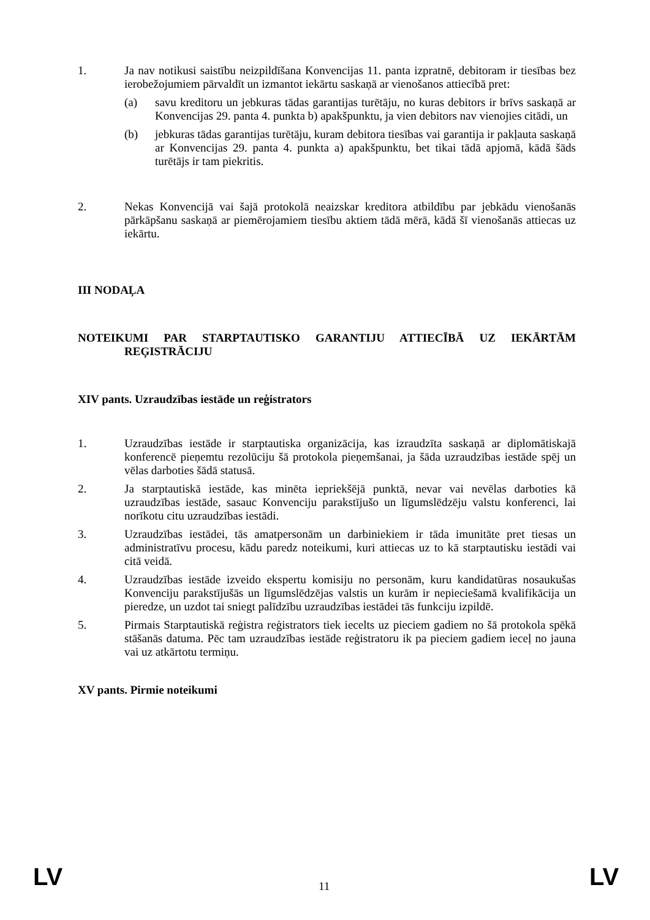1. Ja nav notikusi saistību neizpildīšana Konvencijas 11. panta izpratnē, debitoram ir tiesības bez ierobežojumiem pārvaldīt un izmantot iekārtu saskaņā ar vienošanos attiecībā pret:
(a) savu kreditoru un jebkuras tādas garantijas turētāju, no kuras debitors ir brīvs saskaņā ar Konvencijas 29. panta 4. punkta b) apakšpunktu, ja vien debitors nav vienojies citādi, un
(b) jebkuras tādas garantijas turētāju, kuram debitora tiesības vai garantija ir pakļauta saskaņā ar Konvencijas 29. panta 4. punkta a) apakšpunktu, bet tikai tādā apjomā, kādā šāds turētājs ir tam piekritis.
2. Nekas Konvencijā vai šajā protokolā neaizskar kreditora atbildību par jebkādu vienošanās pārkāpšanu saskaņā ar piemērojamiem tiesību aktiem tādā mērā, kādā šī vienošanās attiecas uz iekārtu.
III NODAĻA
NOTEIKUMI PAR STARPTAUTISKO GARANTIJU ATTIECĪBĀ UZ IEKĀRTĀM REĢISTRĀCIJU
XIV pants. Uzraudzības iestāde un reģistrators
1. Uzraudzības iestāde ir starptautiska organizācija, kas izraudzīta saskaņā ar diplomātiskajā konferencē pieņemtu rezolūciju šā protokola pieņemšanai, ja šāda uzraudzības iestāde spēj un vēlas darboties šādā statusā.
2. Ja starptautiskā iestāde, kas minēta iepriekšējā punktā, nevar vai nevēlas darboties kā uzraudzības iestāde, sasauc Konvenciju parakstījušo un līgumslēdzēju valstu konferenci, lai norīkotu citu uzraudzības iestādi.
3. Uzraudzības iestādei, tās amatpersonām un darbiniekiem ir tāda imunitāte pret tiesas un administratīvu procesu, kādu paredz noteikumi, kuri attiecas uz to kā starptautisku iestādi vai citā veidā.
4. Uzraudzības iestāde izveido ekspertu komisiju no personām, kuru kandidatūras nosaukušas Konvenciju parakstījušās un līgumslēdzējas valstis un kurām ir nepieciešamā kvalifikācija un pieredze, un uzdot tai sniegt palīdzību uzraudzības iestādei tās funkciju izpildē.
5. Pirmais Starptautiskā reģistra reģistrators tiek iecelts uz pieciem gadiem no šā protokola spēkā stāšanās datuma. Pēc tam uzraudzības iestāde reģistratoru ik pa pieciem gadiem ieceļ no jauna vai uz atkārtotu termiņu.
XV pants. Pirmie noteikumi
LV 11 LV